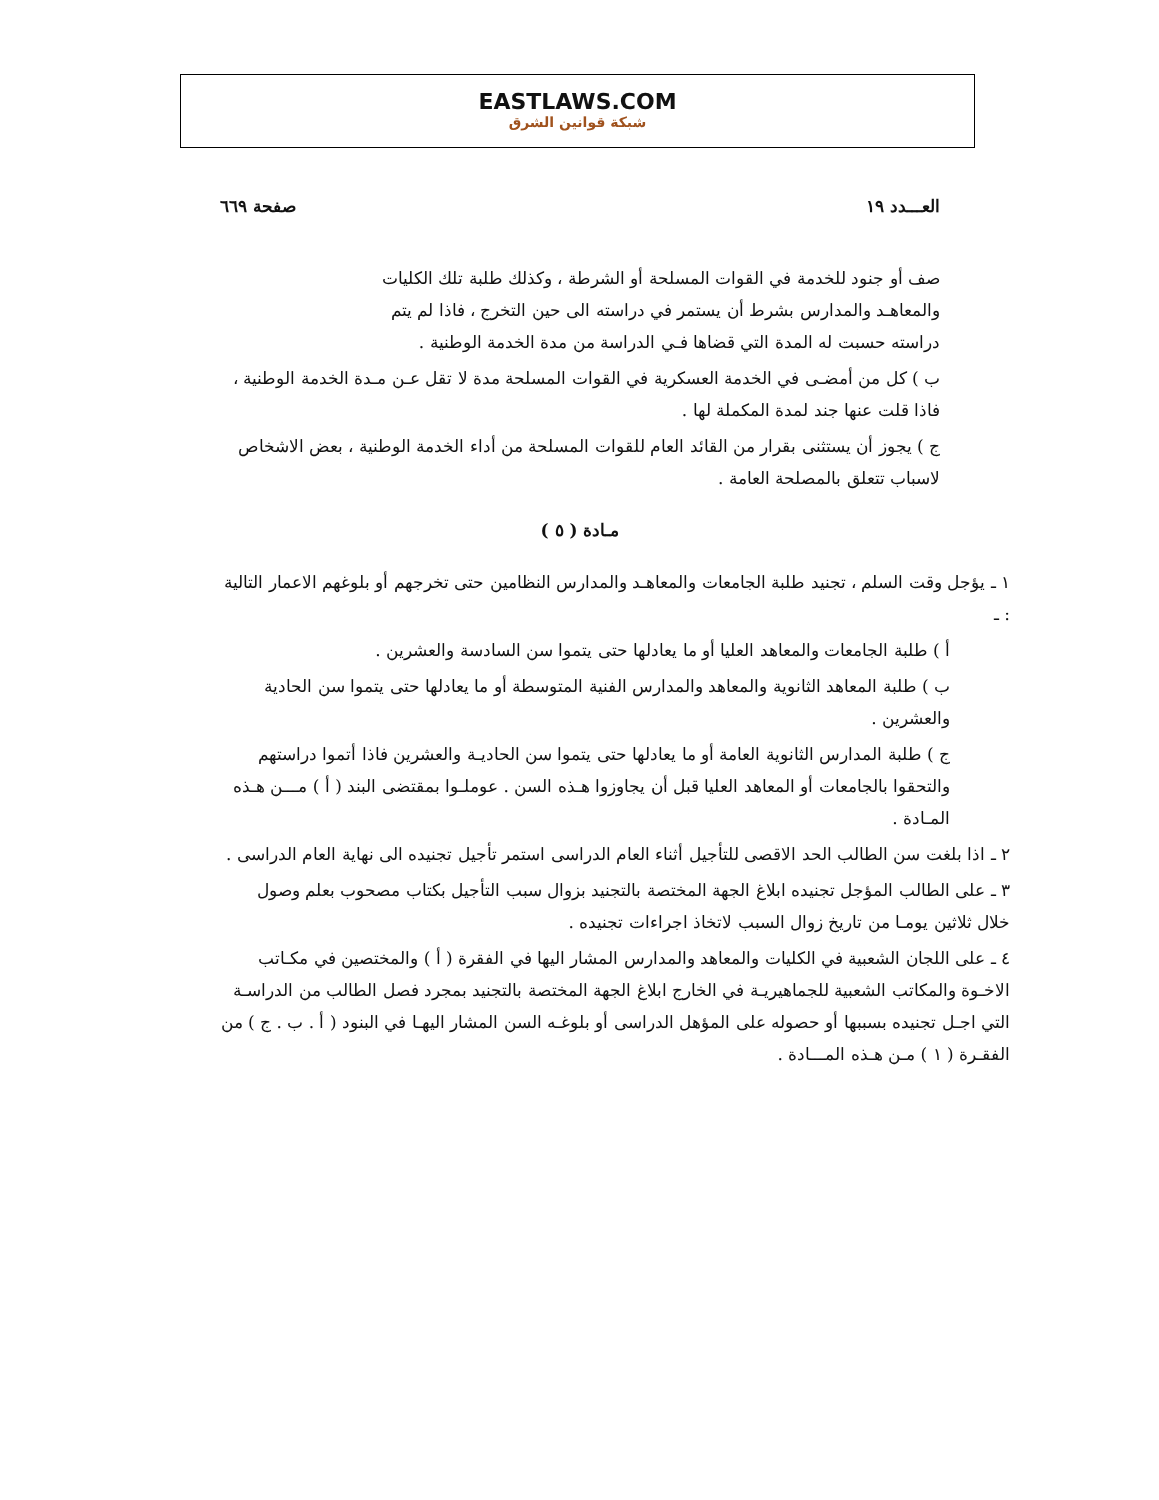EASTLAWS.COM
شبكة قوانين الشرق
العـــدد ١٩ صفحة ٦٦٩
صف أو جنود للخدمة في القوات المسلحة أو الشرطة ، وكذلك طلبة تلك الكليات والمعاهـد والمدارس بشرط أن يستمر في دراسته الى حين التخرج ، فاذا لم يتم دراسته حسبت له المدة التي قضاها فـي الدراسة من مدة الخدمة الوطنية .
ب ) كل من أمضـى في الخدمة العسكرية في القوات المسلحة مدة لا تقل عـن مـدة الخدمة الوطنية ، فاذا قلت عنها جند لمدة المكملة لها .
ج ) يجوز أن يستثنى بقرار من القائد العام للقوات المسلحة من أداء الخدمة الوطنية ، بعض الاشخاص لاسباب تتعلق بالمصلحة العامة .
مـادة ( ٥ )
١ ـ يؤجل وقت السلم ، تجنيد طلبة الجامعات والمعاهـد والمدارس النظامين حتى تخرجهم أو بلوغهم الاعمار التالية : ـ
أ ) طلبة الجامعات والمعاهد العليا أو ما يعادلها حتى يتموا سن السادسة والعشرين .
ب ) طلبة المعاهد الثانوية والمعاهد والمدارس الفنية المتوسطة أو ما يعادلها حتى يتموا سن الحادية والعشرين .
ج ) طلبة المدارس الثانوية العامة أو ما يعادلها حتى يتموا سن الحاديـة والعشرين فاذا أتموا دراستهم والتحقوا بالجامعات أو المعاهد العليا قبل أن يجاوزوا هـذه السن . عوملـوا بمقتضى البند ( أ ) مـــن هـذه المـادة .
٢ ـ اذا بلغت سن الطالب الحد الاقصى للتأجيل أثناء العام الدراسى استمر تأجيل تجنيده الى نهاية العام الدراسى .
٣ ـ على الطالب المؤجل تجنيده ابلاغ الجهة المختصة بالتجنيد بزوال سبب التأجيل بكتاب مصحوب بعلم وصول خلال ثلاثين يومـا من تاريخ زوال السبب لاتخاذ اجراءات تجنيده .
٤ ـ على اللجان الشعبية في الكليات والمعاهد والمدارس المشار اليها في الفقرة ( أ ) والمختصين في مكـاتب الاخـوة والمكاتب الشعبية للجماهيريـة في الخارج ابلاغ الجهة المختصة بالتجنيد بمجرد فصل الطالب من الدراسـة التي اجـل تجنيده بسببها أو حصوله على المؤهل الدراسى أو بلوغـه السن المشار اليهـا في البنود ( أ . ب . ج ) من الفقـرة ( ١ ) مـن هـذه المـــادة .